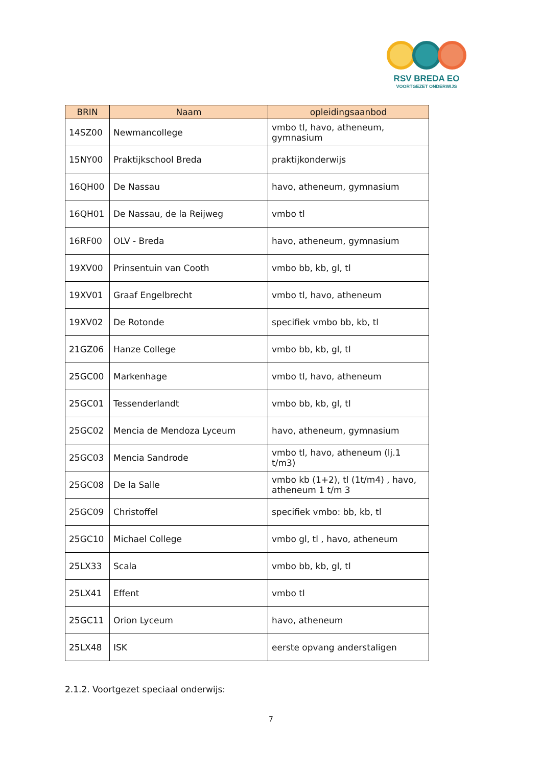RSV BREDA EO
VOORTGEZET ONDERWIJS
| BRIN | Naam | opleidingsaanbod |
| --- | --- | --- |
| 14SZ00 | Newmancollege | vmbo tl, havo, atheneum, gymnasium |
| 15NY00 | Praktijkschool Breda | praktijkonderwijs |
| 16QH00 | De Nassau | havo, atheneum, gymnasium |
| 16QH01 | De Nassau, de la Reijweg | vmbo tl |
| 16RF00 | OLV - Breda | havo, atheneum, gymnasium |
| 19XV00 | Prinsentuin van Cooth | vmbo bb, kb, gl, tl |
| 19XV01 | Graaf Engelbrecht | vmbo tl, havo, atheneum |
| 19XV02 | De Rotonde | specifiek vmbo bb, kb, tl |
| 21GZ06 | Hanze College | vmbo bb, kb, gl, tl |
| 25GC00 | Markenhage | vmbo tl, havo, atheneum |
| 25GC01 | Tessenderlandt | vmbo bb, kb, gl, tl |
| 25GC02 | Mencia de Mendoza Lyceum | havo, atheneum, gymnasium |
| 25GC03 | Mencia Sandrode | vmbo tl, havo, atheneum (lj.1 t/m3) |
| 25GC08 | De la Salle | vmbo kb (1+2), tl (1t/m4) , havo, atheneum 1 t/m 3 |
| 25GC09 | Christoffel | specifiek vmbo: bb, kb, tl |
| 25GC10 | Michael College | vmbo gl, tl , havo, atheneum |
| 25LX33 | Scala | vmbo bb, kb, gl, tl |
| 25LX41 | Effent | vmbo tl |
| 25GC11 | Orion Lyceum | havo, atheneum |
| 25LX48 | ISK | eerste opvang anderstaligen |
2.1.2. Voortgezet speciaal onderwijs:
7